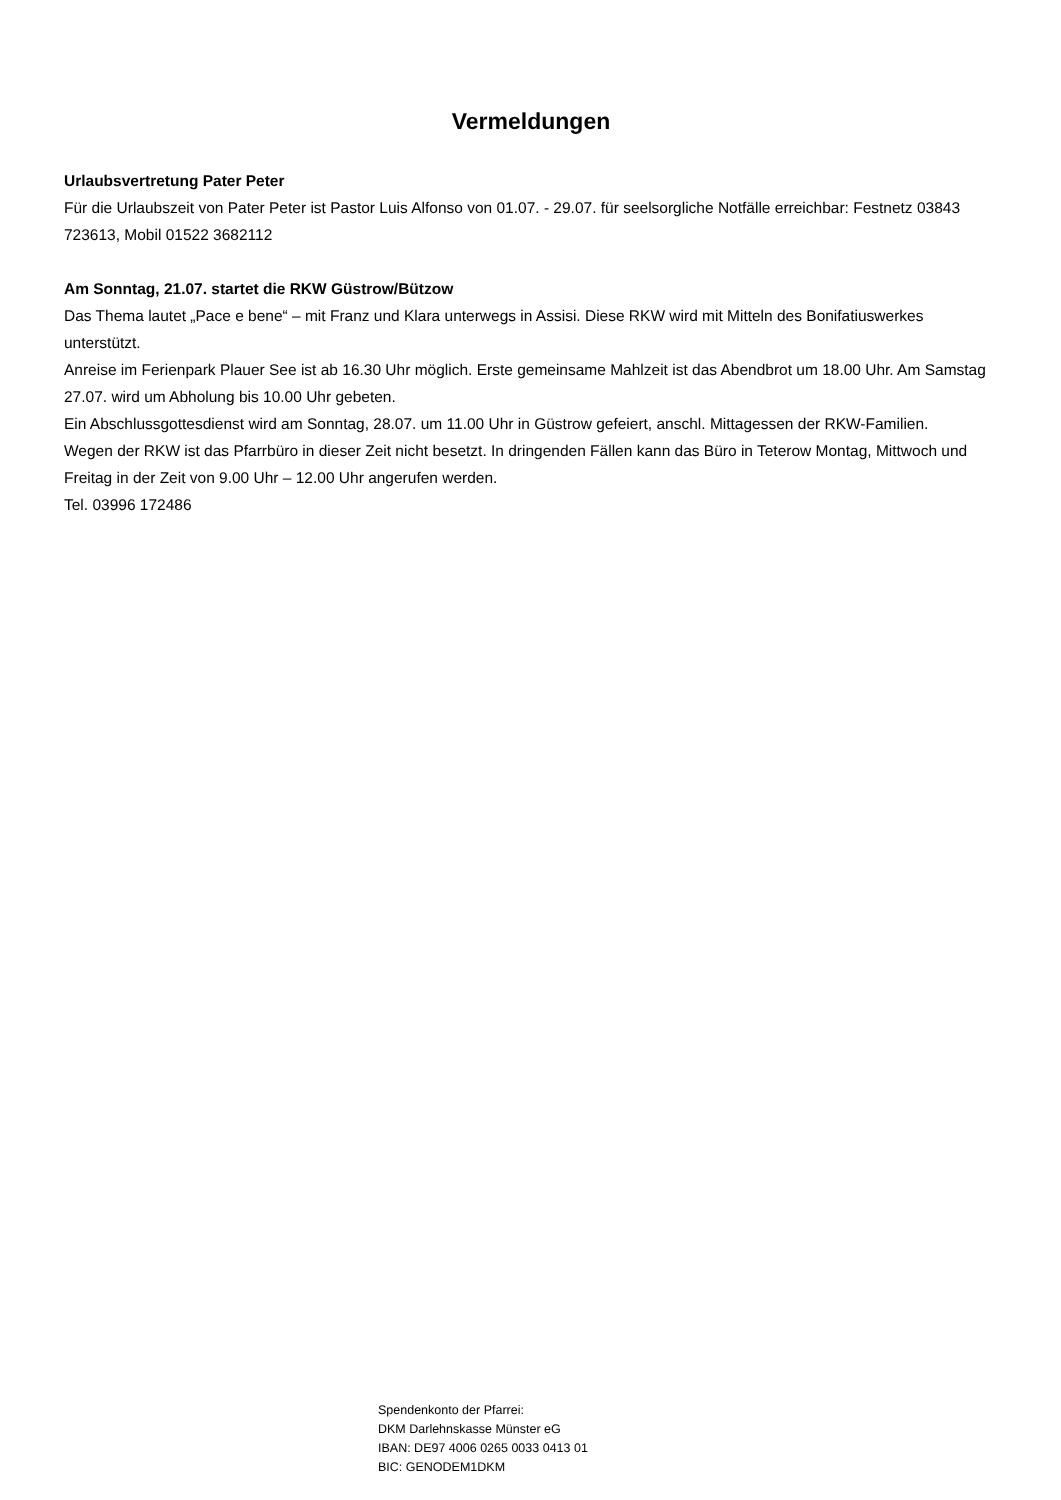Vermeldungen
Urlaubsvertretung Pater Peter
Für die Urlaubszeit von Pater Peter ist Pastor Luis Alfonso von 01.07. - 29.07. für seelsorgliche Notfälle erreichbar: Festnetz 03843 723613, Mobil 01522 3682112
Am Sonntag, 21.07. startet die RKW Güstrow/Bützow
Das Thema lautet „Pace e bene“ – mit Franz und Klara unterwegs in Assisi. Diese RKW wird mit Mitteln des Bonifatiuswerkes unterstützt.
Anreise im Ferienpark Plauer See ist ab 16.30 Uhr möglich. Erste gemeinsame Mahlzeit ist das Abendbrot um 18.00 Uhr. Am Samstag 27.07. wird um Abholung bis 10.00 Uhr gebeten.
Ein Abschlussgottesdienst wird am Sonntag, 28.07. um 11.00 Uhr in Güstrow gefeiert, anschl. Mittagessen der RKW-Familien.
Wegen der RKW ist das Pfarrbüro in dieser Zeit nicht besetzt. In dringenden Fällen kann das Büro in Teterow Montag, Mittwoch und Freitag in der Zeit von 9.00 Uhr – 12.00 Uhr angerufen werden.
Tel. 03996 172486
Spendenkonto der Pfarrei:
DKM Darlehnskasse Münster eG
IBAN: DE97 4006 0265 0033 0413 01
BIC: GENODEM1DKM